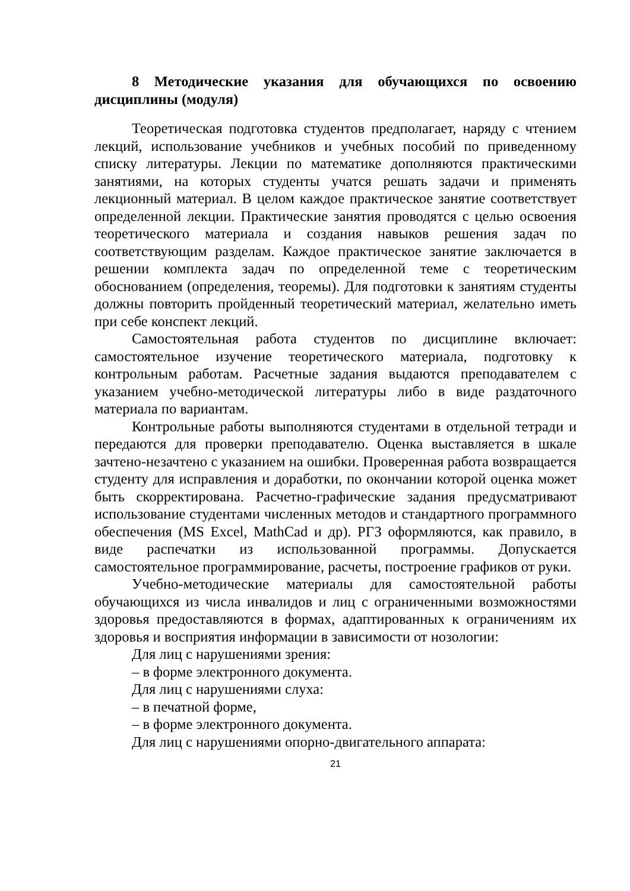8 Методические указания для обучающихся по освоению дисциплины (модуля)
Теоретическая подготовка студентов предполагает, наряду с чтением лекций, использование учебников и учебных пособий по приведенному списку литературы. Лекции по математике дополняются практическими занятиями, на которых студенты учатся решать задачи и применять лекционный материал. В целом каждое практическое занятие соответствует определенной лекции. Практические занятия проводятся с целью освоения теоретического материала и создания навыков решения задач по соответствующим разделам. Каждое практическое занятие заключается в решении комплекта задач по определенной теме с теоретическим обоснованием (определения, теоремы). Для подготовки к занятиям студенты должны повторить пройденный теоретический материал, желательно иметь при себе конспект лекций.
Самостоятельная работа студентов по дисциплине включает: самостоятельное изучение теоретического материала, подготовку к контрольным работам. Расчетные задания выдаются преподавателем с указанием учебно-методической литературы либо в виде раздаточного материала по вариантам.
Контрольные работы выполняются студентами в отдельной тетради и передаются для проверки преподавателю. Оценка выставляется в шкале зачтено-незачтено с указанием на ошибки. Проверенная работа возвращается студенту для исправления и доработки, по окончании которой оценка может быть скорректирована. Расчетно-графические задания предусматривают использование студентами численных методов и стандартного программного обеспечения (MS Excel, MathCad и др). РГЗ оформляются, как правило, в виде распечатки из использованной программы. Допускается самостоятельное программирование, расчеты, построение графиков от руки.
Учебно-методические материалы для самостоятельной работы обучающихся из числа инвалидов и лиц с ограниченными возможностями здоровья предоставляются в формах, адаптированных к ограничениям их здоровья и восприятия информации в зависимости от нозологии:
Для лиц с нарушениями зрения:
– в форме электронного документа.
Для лиц с нарушениями слуха:
– в печатной форме,
– в форме электронного документа.
Для лиц с нарушениями опорно-двигательного аппарата:
21